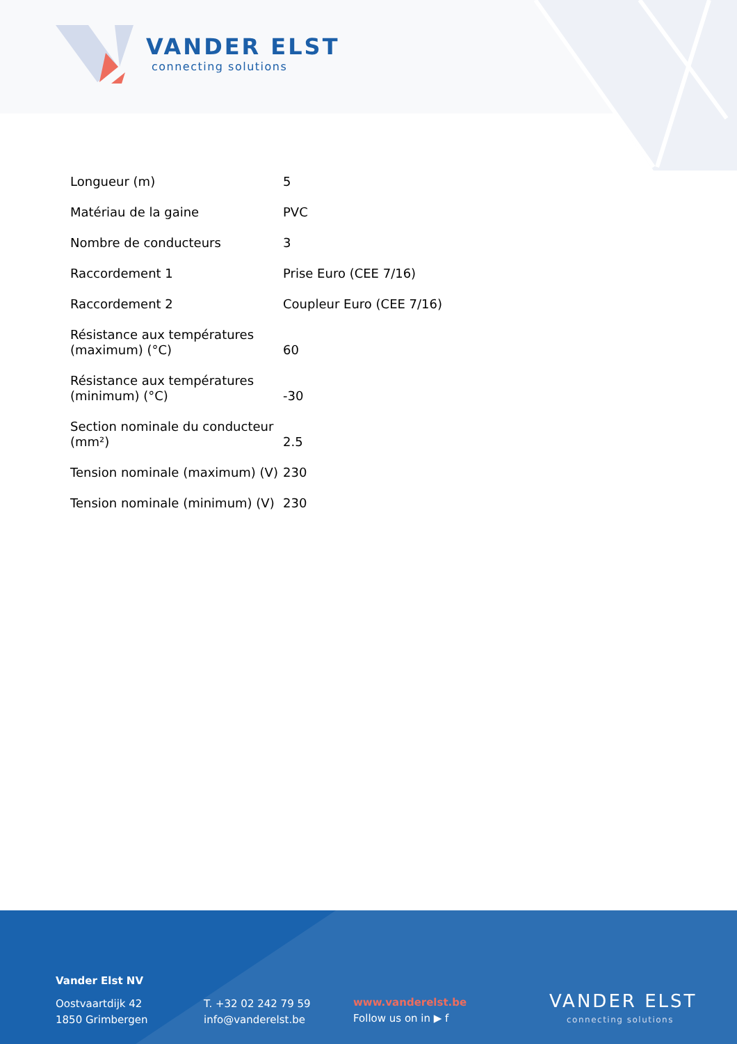VANDER ELST
connecting solutions
| Longueur (m) | 5 |
| Matériau de la gaine | PVC |
| Nombre de conducteurs | 3 |
| Raccordement 1 | Prise Euro (CEE 7/16) |
| Raccordement 2 | Coupleur Euro (CEE 7/16) |
| Résistance aux températures (maximum) (°C) | 60 |
| Résistance aux températures (minimum) (°C) | -30 |
| Section nominale du conducteur (mm²) | 2.5 |
| Tension nominale (maximum) (V) | 230 |
| Tension nominale (minimum) (V) | 230 |
Vander Elst NV
Oostvaartdijk 42
1850 Grimbergen
T. +32 02 242 79 59
info@vanderelst.be
www.vanderelst.be
Follow us on in ▶ f
VANDER ELST
connecting solutions